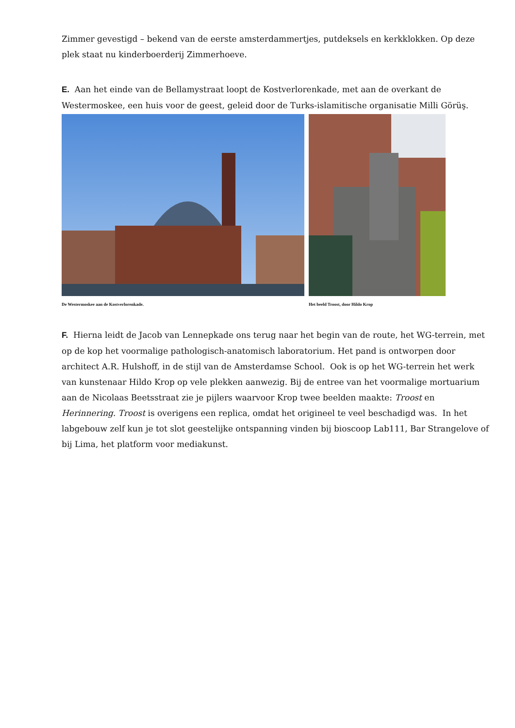Zimmer gevestigd – bekend van de eerste amsterdammertjes, putdeksels en kerkklokken. Op deze plek staat nu kinderboerderij Zimmerhoeve.
E. Aan het einde van de Bellamystraat loopt de Kostverlorenkade, met aan de overkant de Westermoskee, een huis voor de geest, geleid door de Turks-islamitische organisatie Milli Görüş.
De Westermoskee aan de Kostverlorenkade.
Het beeld Troost, door Hildo Krop
F. Hierna leidt de Jacob van Lennepkade ons terug naar het begin van de route, het WG-terrein, met op de kop het voormalige pathologisch-anatomisch laboratorium. Het pand is ontworpen door architect A.R. Hulshoff, in de stijl van de Amsterdamse School. Ook is op het WG-terrein het werk van kunstenaar Hildo Krop op vele plekken aanwezig. Bij de entree van het voormalige mortuarium aan de Nicolaas Beetsstraat zie je pijlers waarvoor Krop twee beelden maakte: Troost en Herinnering. Troost is overigens een replica, omdat het origineel te veel beschadigd was. In het labgebouw zelf kun je tot slot geestelijke ontspanning vinden bij bioscoop Lab111, Bar Strangelove of bij Lima, het platform voor mediakunst.